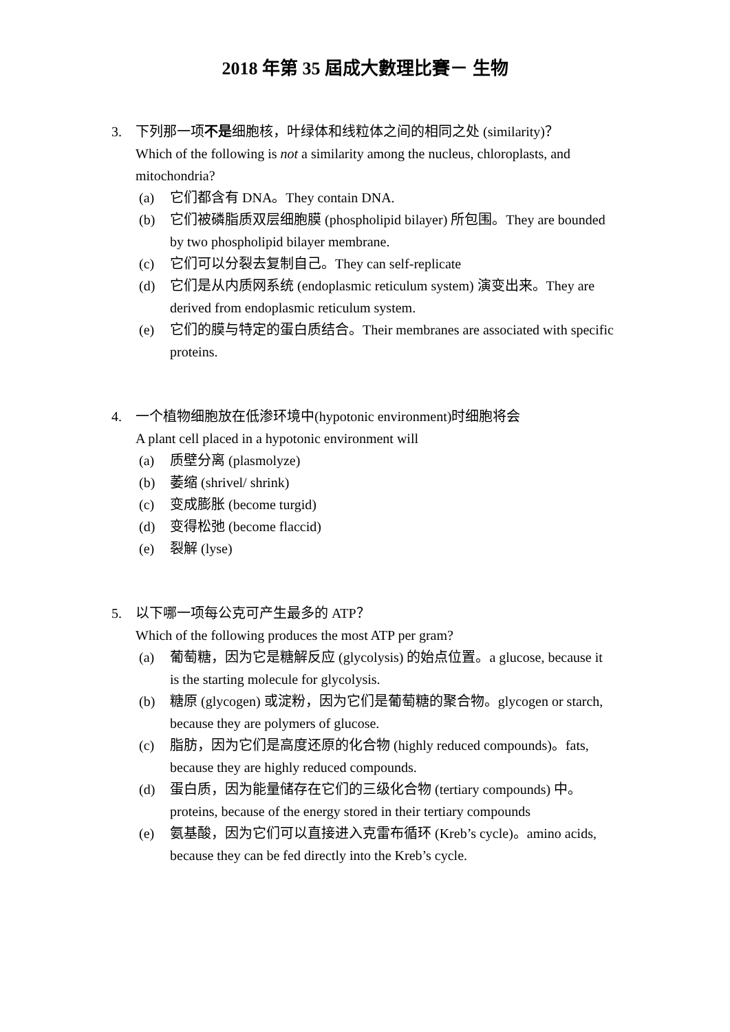2018 年第 35 屆成大數理比賽－ 生物
3. 下列那一项不是细胞核，叶绿体和线粒体之间的相同之处 (similarity)？
Which of the following is not a similarity among the nucleus, chloroplasts, and mitochondria?
(a) 它们都含有 DNA。They contain DNA.
(b) 它们被磷脂质双层细胞膜 (phospholipid bilayer) 所包围。They are bounded by two phospholipid bilayer membrane.
(c) 它们可以分裂去复制自己。They can self-replicate
(d) 它们是从内质网系统 (endoplasmic reticulum system) 演变出来。They are derived from endoplasmic reticulum system.
(e) 它们的膜与特定的蛋白质结合。Their membranes are associated with specific proteins.
4. 一个植物细胞放在低渗环境中(hypotonic environment)时细胞将会
A plant cell placed in a hypotonic environment will
(a) 质壁分离 (plasmolyze)
(b) 萎缩 (shrivel/ shrink)
(c) 变成膨胀 (become turgid)
(d) 变得松弛 (become flaccid)
(e) 裂解 (lyse)
5. 以下哪一项每公克可产生最多的 ATP？
Which of the following produces the most ATP per gram?
(a) 葡萄糖，因为它是糖解反应 (glycolysis) 的始点位置。a glucose, because it is the starting molecule for glycolysis.
(b) 糖原 (glycogen) 或淀粉，因为它们是葡萄糖的聚合物。glycogen or starch, because they are polymers of glucose.
(c) 脂肪，因为它们是高度还原的化合物 (highly reduced compounds)。fats, because they are highly reduced compounds.
(d) 蛋白质，因为能量储存在它们的三级化合物 (tertiary compounds) 中。proteins, because of the energy stored in their tertiary compounds
(e) 氨基酸，因为它们可以直接进入克雷布循环 (Kreb’s cycle)。amino acids, because they can be fed directly into the Kreb’s cycle.